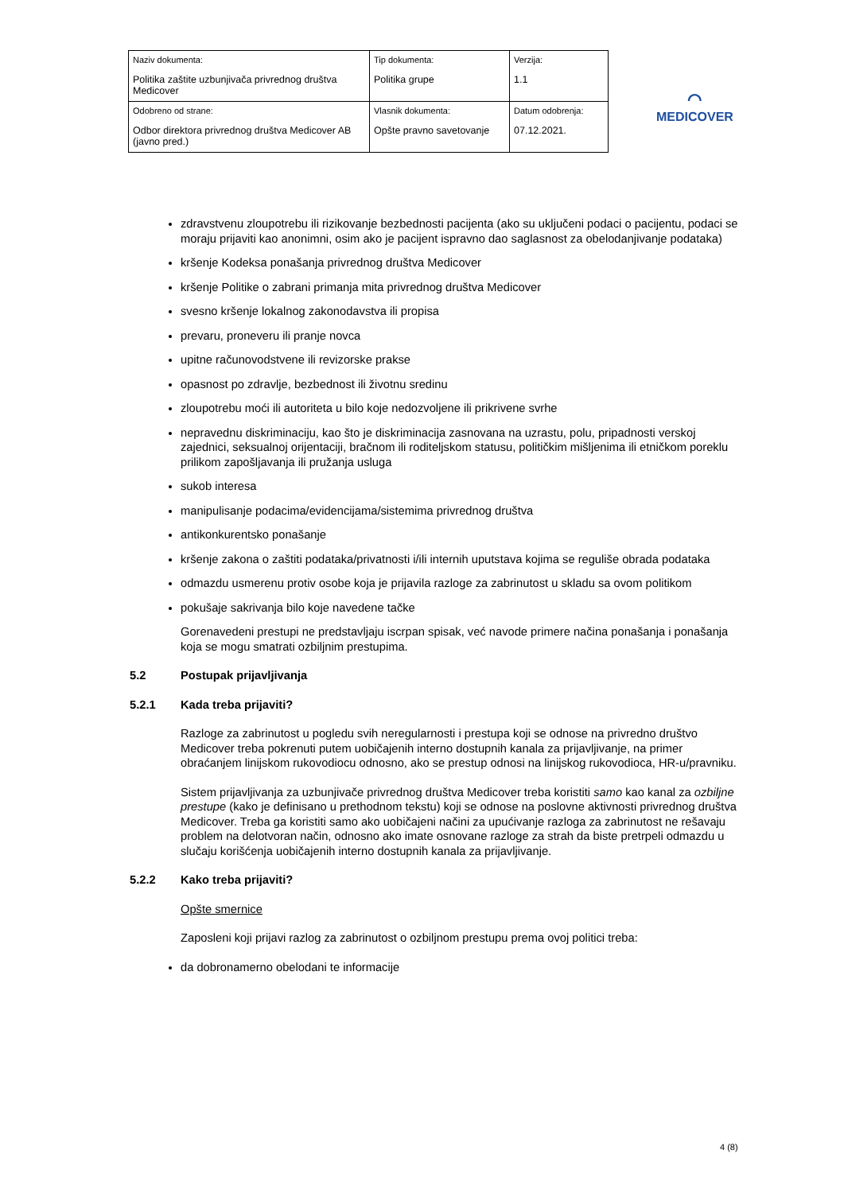| Naziv dokumenta: Politika zaštite uzbunjivača privrednog društva Medicover | Tip dokumenta: Politika grupe | Verzija: 1.1 |
| Odobreno od strane: Odbor direktora privrednog društva Medicover AB (javno pred.) | Vlasnik dokumenta: Opšte pravno savetovanje | Datum odobrenja: 07.12.2021. |
⌒
MEDICOVER
zdravstvenu zloupotrebu ili rizikovanje bezbednosti pacijenta (ako su uključeni podaci o pacijentu, podaci se moraju prijaviti kao anonimni, osim ako je pacijent ispravno dao saglasnost za obelodanjivanje podataka)
kršenje Kodeksa ponašanja privrednog društva Medicover
kršenje Politike o zabrani primanja mita privrednog društva Medicover
svesno kršenje lokalnog zakonodavstva ili propisa
prevaru, proneveru ili pranje novca
upitne računovodstvene ili revizorske prakse
opasnost po zdravlje, bezbednost ili životnu sredinu
zloupotrebu moći ili autoriteta u bilo koje nedozvoljene ili prikrivene svrhe
nepravednu diskriminaciju, kao što je diskriminacija zasnovana na uzrastu, polu, pripadnosti verskoj zajednici, seksualnoj orijentaciji, bračnom ili roditeljskom statusu, političkim mišljenima ili etničkom poreklu prilikom zapošljavanja ili pružanja usluga
sukob interesa
manipulisanje podacima/evidencijama/sistemima privrednog društva
antikonkurentsko ponašanje
kršenje zakona o zaštiti podataka/privatnosti i/ili internih uputstava kojima se reguliše obrada podataka
odmazdu usmerenu protiv osobe koja je prijavila razloge za zabrinutost u skladu sa ovom politikom
pokušaje sakrivanja bilo koje navedene tačke
Gorenavedeni prestupi ne predstavljaju iscrpan spisak, već navode primere načina ponašanja i ponašanja koja se mogu smatrati ozbiljnim prestupima.
5.2 Postupak prijavljivanja
5.2.1 Kada treba prijaviti?
Razloge za zabrinutost u pogledu svih neregularnosti i prestupa koji se odnose na privredno društvo Medicover treba pokrenuti putem uobičajenih interno dostupnih kanala za prijavljivanje, na primer obraćanjem linijskom rukovodiocu odnosno, ako se prestup odnosi na linijskog rukovodioca, HR-u/pravniku.
Sistem prijavljivanja za uzbunjivače privrednog društva Medicover treba koristiti samo kao kanal za ozbiljne prestupe (kako je definisano u prethodnom tekstu) koji se odnose na poslovne aktivnosti privrednog društva Medicover. Treba ga koristiti samo ako uobičajeni načini za upućivanje razloga za zabrinutost ne rešavaju problem na delotvoran način, odnosno ako imate osnovane razloge za strah da biste pretrpeli odmazdu u slučaju korišćenja uobičajenih interno dostupnih kanala za prijavljivanje.
5.2.2 Kako treba prijaviti?
Opšte smernice
Zaposleni koji prijavi razlog za zabrinutost o ozbiljnom prestupu prema ovoj politici treba:
da dobronamerno obelodani te informacije
4 (8)